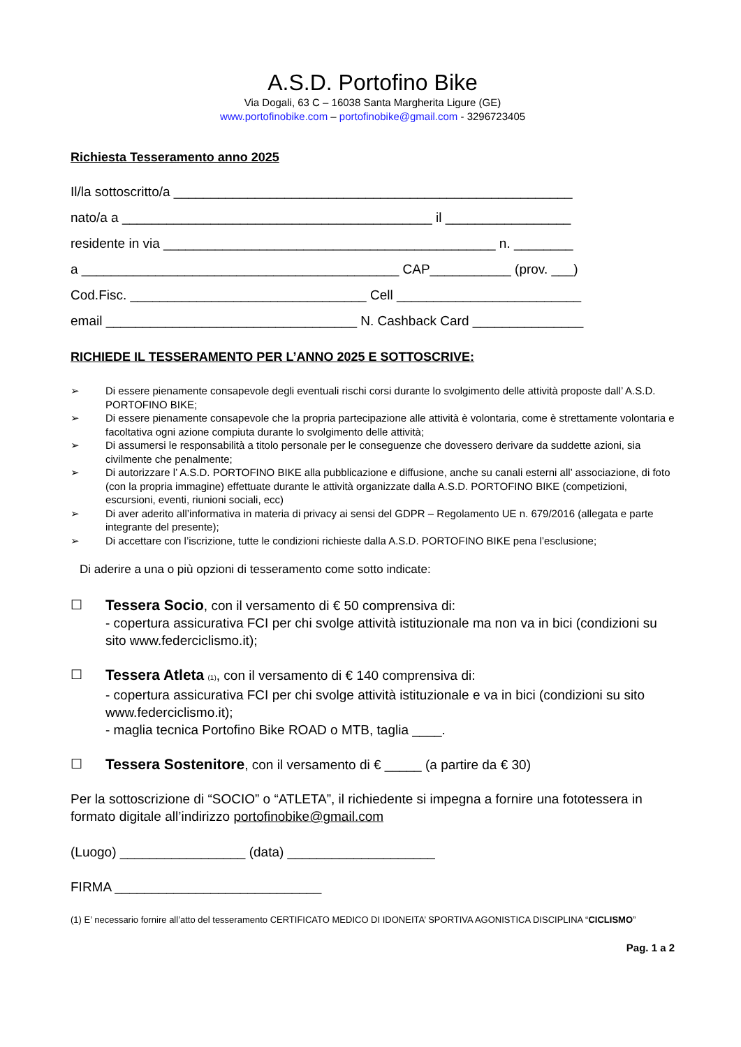A.S.D. Portofino Bike
Via Dogali, 63 C – 16038 Santa Margherita Ligure (GE)
www.portofinobike.com – portofinobike@gmail.com - 3296723405
Richiesta Tesseramento anno 2025
Il/la sottoscritto/a ______________________________________________________
nato/a a __________________________________________ il _________________
residente in via _____________________________________________ n. ________
a ___________________________________________ CAP___________ (prov. ___)
Cod.Fisc. ________________________________ Cell _________________________
email __________________________________ N. Cashback Card _______________
RICHIEDE IL TESSERAMENTO PER L’ANNO 2025 E SOTTOSCRIVE:
➢ Di essere pienamente consapevole degli eventuali rischi corsi durante lo svolgimento delle attività proposte dall’ A.S.D. PORTOFINO BIKE;
➢ Di essere pienamente consapevole che la propria partecipazione alle attività è volontaria, come è strettamente volontaria e facoltativa ogni azione compiuta durante lo svolgimento delle attività;
➢ Di assumersi le responsabilità a titolo personale per le conseguenze che dovessero derivare da suddette azioni, sia civilmente che penalmente;
➢ Di autorizzare l’ A.S.D. PORTOFINO BIKE alla pubblicazione e diffusione, anche su canali esterni all’ associazione, di foto (con la propria immagine) effettuate durante le attività organizzate dalla A.S.D. PORTOFINO BIKE (competizioni, escursioni, eventi, riunioni sociali, ecc)
➢ Di aver aderito all’informativa in materia di privacy ai sensi del GDPR – Regolamento UE n. 679/2016 (allegata e parte integrante del presente);
➢ Di accettare con l’iscrizione, tutte le condizioni richieste dalla A.S.D. PORTOFINO BIKE pena l’esclusione;
Di aderire a una o più opzioni di tesseramento come sotto indicate:
☐ Tessera Socio, con il versamento di € 50 comprensiva di:
- copertura assicurativa FCI per chi svolge attività istituzionale ma non va in bici (condizioni su sito www.federciclismo.it);
☐ Tessera Atleta (1), con il versamento di € 140 comprensiva di:
- copertura assicurativa FCI per chi svolge attività istituzionale e va in bici (condizioni su sito www.federciclismo.it);
- maglia tecnica Portofino Bike ROAD o MTB, taglia ____.
☐ Tessera Sostenitore, con il versamento di € _____ (a partire da € 30)
Per la sottoscrizione di “SOCIO” o “ATLETA”, il richiedente si impegna a fornire una fototessera in formato digitale all’indirizzo portofinobike@gmail.com
(Luogo) _________________ (data) ____________________
FIRMA ____________________________
(1) E’ necessario fornire all’atto del tesseramento CERTIFICATO MEDICO DI IDONEITA’ SPORTIVA AGONISTICA DISCIPLINA “CICLISMO”
Pag. 1 a 2